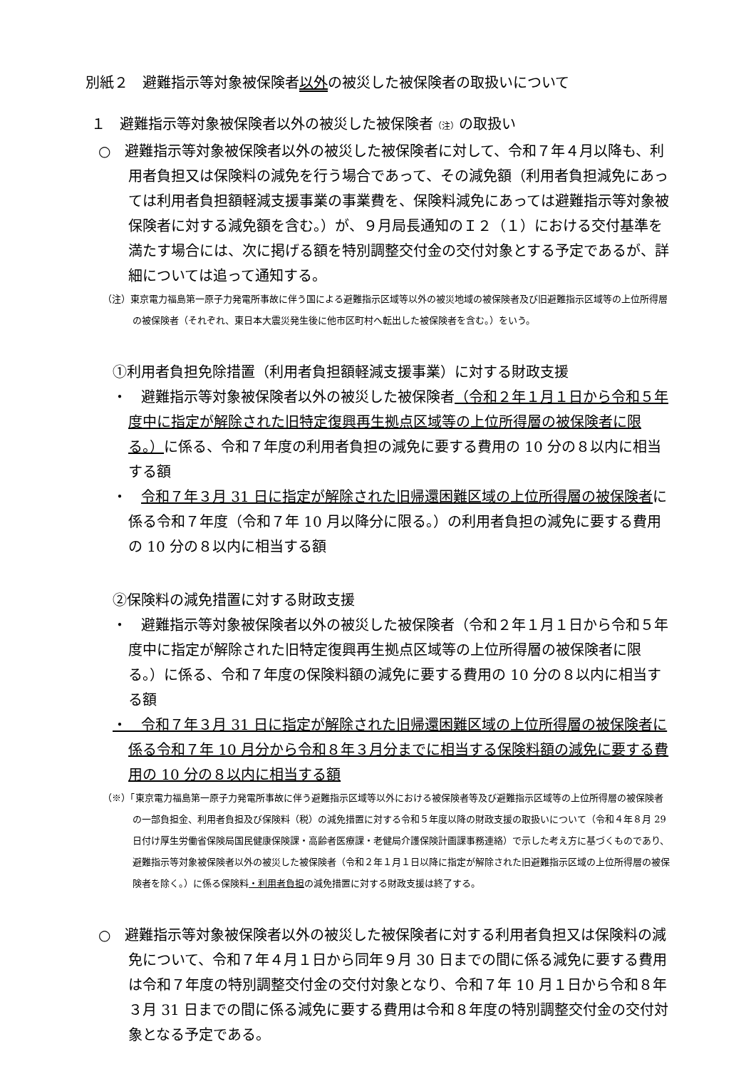別紙２　避難指示等対象被保険者以外の被災した被保険者の取扱いについて
１　避難指示等対象被保険者以外の被災した被保険者（注）の取扱い
○　避難指示等対象被保険者以外の被災した被保険者に対して、令和７年４月以降も、利用者負担又は保険料の減免を行う場合であって、その減免額（利用者負担減免にあっては利用者負担額軽減支援事業の事業費を、保険料減免にあっては避難指示等対象被保険者に対する減免額を含む。）が、９月局長通知のＩ２（１）における交付基準を満たす場合には、次に掲げる額を特別調整交付金の交付対象とする予定であるが、詳細については追って通知する。
（注）東京電力福島第一原子力発電所事故に伴う国による避難指示区域等以外の被災地域の被保険者及び旧避難指示区域等の上位所得層の被保険者（それぞれ、東日本大震災発生後に他市区町村へ転出した被保険者を含む。）をいう。
①利用者負担免除措置（利用者負担額軽減支援事業）に対する財政支援
・　避難指示等対象被保険者以外の被災した被保険者（令和２年１月１日から令和５年度中に指定が解除された旧特定復興再生拠点区域等の上位所得層の被保険者に限る。）に係る、令和７年度の利用者負担の減免に要する費用の 10 分の８以内に相当する額
・　令和７年３月 31 日に指定が解除された旧帰還困難区域の上位所得層の被保険者に係る令和７年度（令和７年 10 月以降分に限る。）の利用者負担の減免に要する費用の 10 分の８以内に相当する額
②保険料の減免措置に対する財政支援
・　避難指示等対象被保険者以外の被災した被保険者（令和２年１月１日から令和５年度中に指定が解除された旧特定復興再生拠点区域等の上位所得層の被保険者に限る。）に係る、令和７年度の保険料額の減免に要する費用の 10 分の８以内に相当する額
・　令和７年３月 31 日に指定が解除された旧帰還困難区域の上位所得層の被保険者に係る令和７年 10 月分から令和８年３月分までに相当する保険料額の減免に要する費用の 10 分の８以内に相当する額
（※）「東京電力福島第一原子力発電所事故に伴う避難指示区域等以外における被保険者等及び避難指示区域等の上位所得層の被保険者の一部負担金、利用者負担及び保険料（税）の減免措置に対する令和５年度以降の財政支援の取扱いについて（令和４年８月 29 日付け厚生労働省保険局国民健康保険課・高齢者医療課・老健局介護保険計画課事務連絡）で示した考え方に基づくものであり、避難指示等対象被保険者以外の被災した被保険者（令和２年１月１日以降に指定が解除された旧避難指示区域の上位所得層の被保険者を除く。）に係る保険料・利用者負担の減免措置に対する財政支援は終了する。
○　避難指示等対象被保険者以外の被災した被保険者に対する利用者負担又は保険料の減免について、令和７年４月１日から同年９月 30 日までの間に係る減免に要する費用は令和７年度の特別調整交付金の交付対象となり、令和７年 10 月１日から令和８年３月 31 日までの間に係る減免に要する費用は令和８年度の特別調整交付金の交付対象となる予定である。